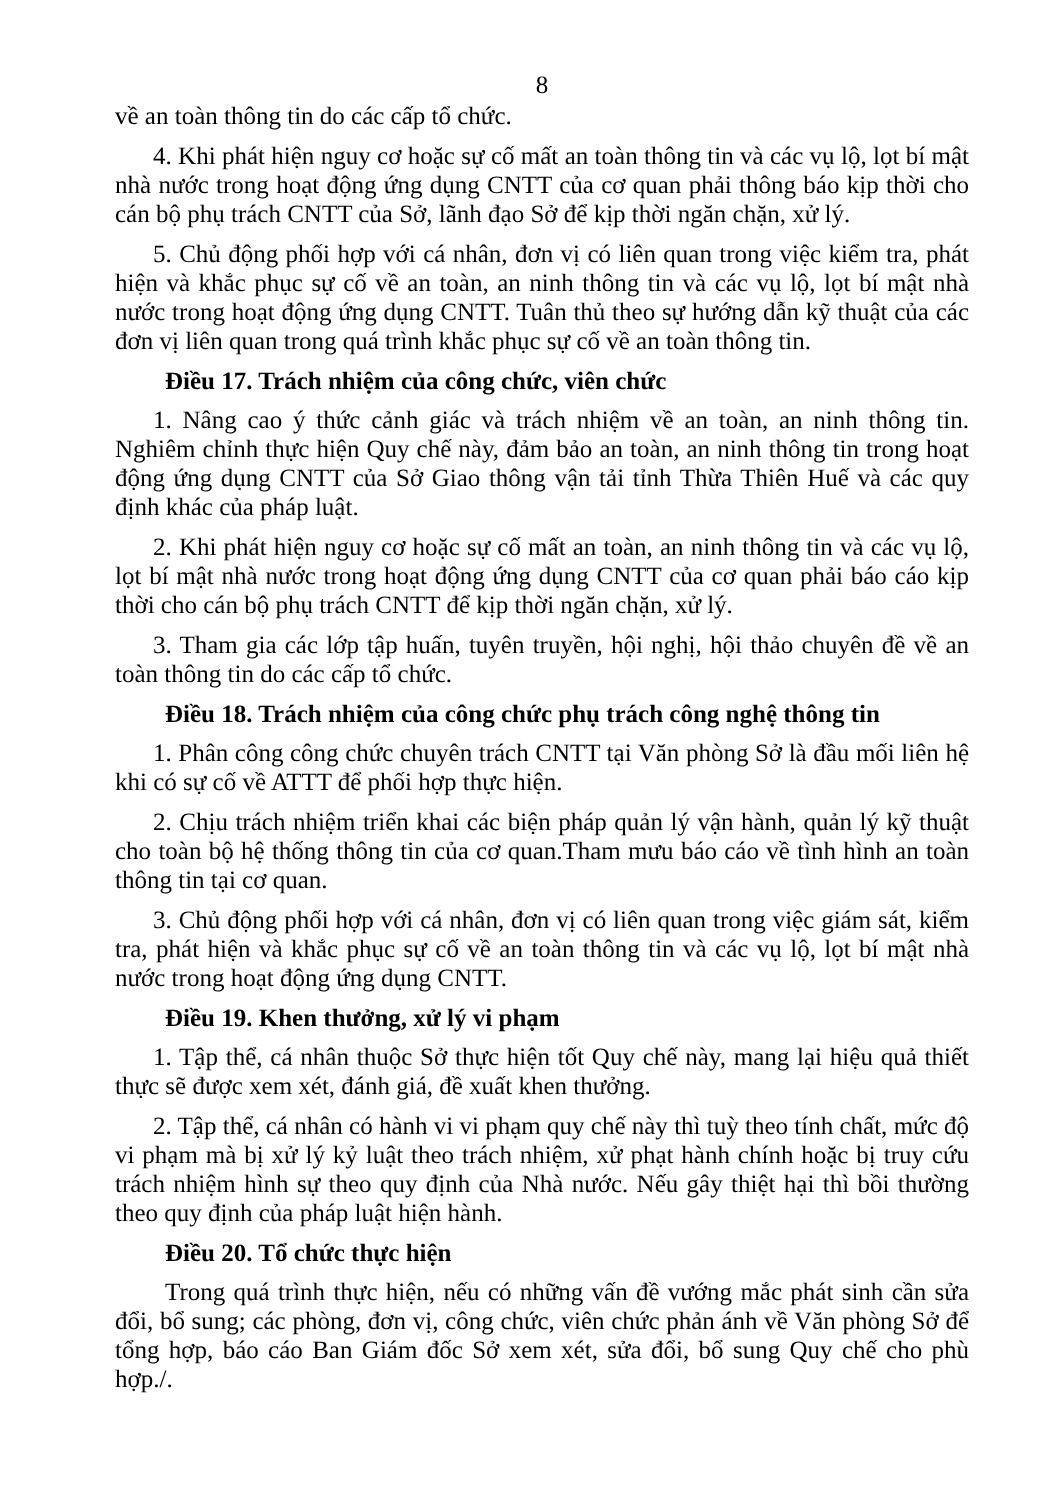8
về an toàn thông tin do các cấp tổ chức.
4. Khi phát hiện nguy cơ hoặc sự cố mất an toàn thông tin và các vụ lộ, lọt bí mật nhà nước trong hoạt động ứng dụng CNTT của cơ quan phải thông báo kịp thời cho cán bộ phụ trách CNTT của Sở, lãnh đạo Sở để kịp thời ngăn chặn, xử lý.
5. Chủ động phối hợp với cá nhân, đơn vị có liên quan trong việc kiểm tra, phát hiện và khắc phục sự cố về an toàn, an ninh thông tin và các vụ lộ, lọt bí mật nhà nước trong hoạt động ứng dụng CNTT. Tuân thủ theo sự hướng dẫn kỹ thuật của các đơn vị liên quan trong quá trình khắc phục sự cố về an toàn thông tin.
Điều 17. Trách nhiệm của công chức, viên chức
1. Nâng cao ý thức cảnh giác và trách nhiệm về an toàn, an ninh thông tin. Nghiêm chỉnh thực hiện Quy chế này, đảm bảo an toàn, an ninh thông tin trong hoạt động ứng dụng CNTT của Sở Giao thông vận tải tỉnh Thừa Thiên Huế và các quy định khác của pháp luật.
2. Khi phát hiện nguy cơ hoặc sự cố mất an toàn, an ninh thông tin và các vụ lộ, lọt bí mật nhà nước trong hoạt động ứng dụng CNTT của cơ quan phải báo cáo kịp thời cho cán bộ phụ trách CNTT để kịp thời ngăn chặn, xử lý.
3. Tham gia các lớp tập huấn, tuyên truyền, hội nghị, hội thảo chuyên đề về an toàn thông tin do các cấp tổ chức.
Điều 18. Trách nhiệm của công chức phụ trách công nghệ thông tin
1. Phân công công chức chuyên trách CNTT tại Văn phòng Sở là đầu mối liên hệ khi có sự cố về ATTT để phối hợp thực hiện.
2. Chịu trách nhiệm triển khai các biện pháp quản lý vận hành, quản lý kỹ thuật cho toàn bộ hệ thống thông tin của cơ quan.Tham mưu báo cáo về tình hình an toàn thông tin tại cơ quan.
3. Chủ động phối hợp với cá nhân, đơn vị có liên quan trong việc giám sát, kiểm tra, phát hiện và khắc phục sự cố về an toàn thông tin và các vụ lộ, lọt bí mật nhà nước trong hoạt động ứng dụng CNTT.
Điều 19. Khen thưởng, xử lý vi phạm
1. Tập thể, cá nhân thuộc Sở thực hiện tốt Quy chế này, mang lại hiệu quả thiết thực sẽ được xem xét, đánh giá, đề xuất khen thưởng.
2. Tập thể, cá nhân có hành vi vi phạm quy chế này thì tuỳ theo tính chất, mức độ vi phạm mà bị xử lý kỷ luật theo trách nhiệm, xử phạt hành chính hoặc bị truy cứu trách nhiệm hình sự theo quy định của Nhà nước. Nếu gây thiệt hại thì bồi thường theo quy định của pháp luật hiện hành.
Điều 20. Tổ chức thực hiện
Trong quá trình thực hiện, nếu có những vấn đề vướng mắc phát sinh cần sửa đổi, bổ sung; các phòng, đơn vị, công chức, viên chức phản ánh về Văn phòng Sở để tổng hợp, báo cáo Ban Giám đốc Sở xem xét, sửa đổi, bổ sung Quy chế cho phù hợp./.